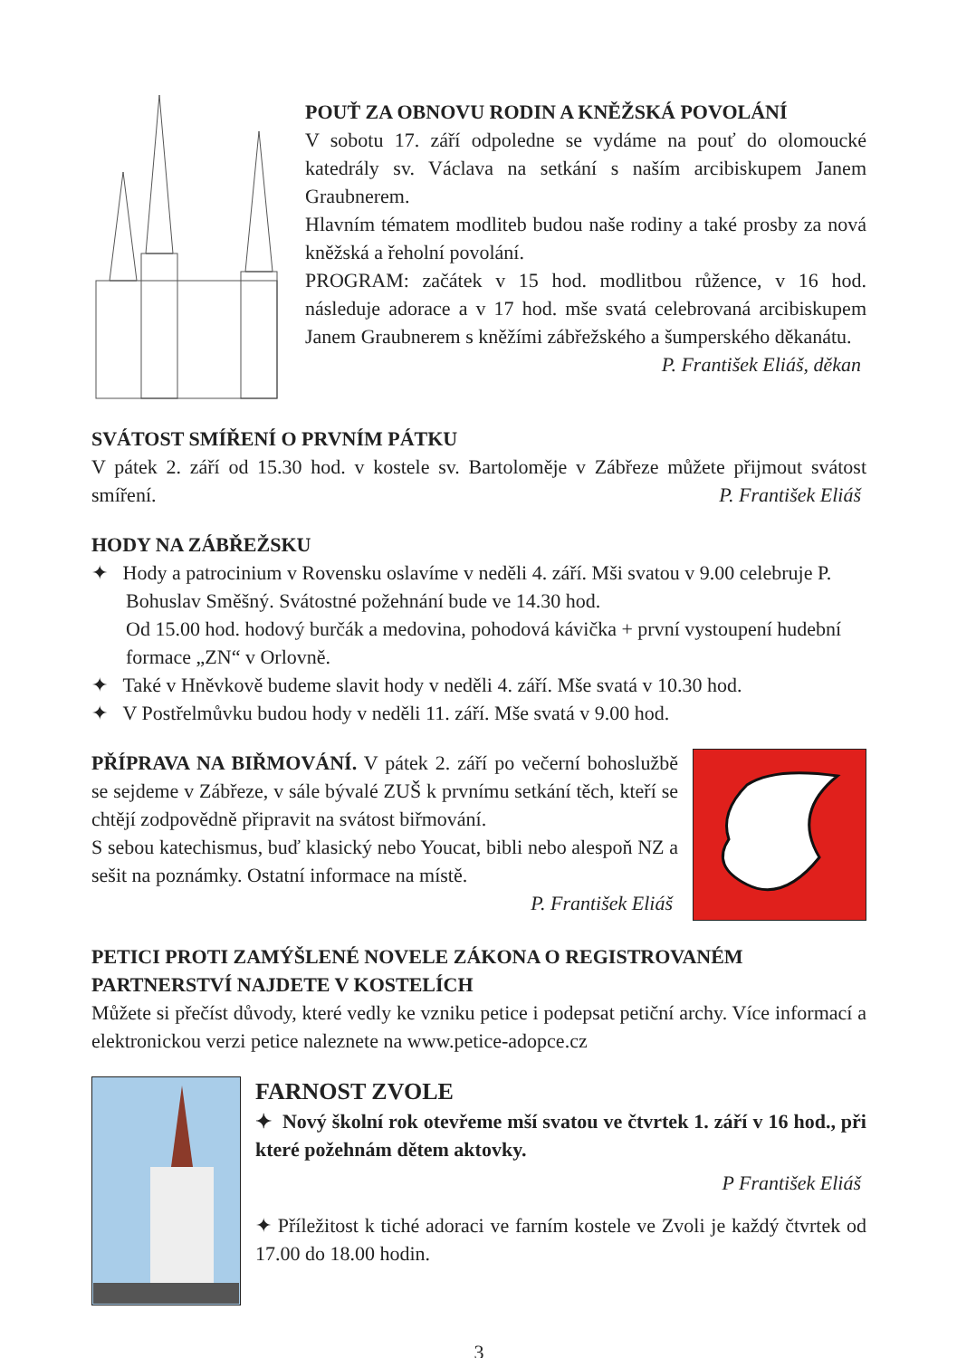POUŤ ZA OBNOVU RODIN A KNĚŽSKÁ POVOLÁNÍ
V sobotu 17. září odpoledne se vydáme na pouť do olomoucké katedrály sv. Václava na setkání s naším arcibiskupem Janem Graubnerem.
Hlavním tématem modliteb budou naše rodiny a také prosby za nová kněžská a řeholní povolání.
PROGRAM: začátek v 15 hod. modlitbou růžence, v 16 hod. následuje adorace a v 17 hod. mše svatá celebrovaná arcibiskupem Janem Graubnerem s kněžími zábřežského a šumperského děkanátu.
P. František Eliáš, děkan
SVÁTOST SMÍŘENÍ O PRVNÍM PÁTKU
V pátek 2. září od 15.30 hod. v kostele sv. Bartoloměje v Zábřeze můžete přijmout svátost smíření.
P. František Eliáš
HODY NA ZÁBŘEŽSKU
✦ Hody a patrocinium v Rovensku oslavíme v neděli 4. září. Mši svatou v 9.00 celebruje P. Bohuslav Směšný. Svátostné požehnání bude ve 14.30 hod.
Od 15.00 hod. hodový burčák a medovina, pohodová kávička + první vystoupení hudební formace „ZN“ v Orlovně.
✦ Také v Hněvkově budeme slavit hody v neděli 4. září. Mše svatá v 10.30 hod.
✦ V Postřelmůvku budou hody v neděli 11. září. Mše svatá v 9.00 hod.
PŘÍPRAVA NA BIŘMOVÁNÍ. V pátek 2. září po večerní bohoslužbě se sejdeme v Zábřeze, v sále bývalé ZUŠ k prvnímu setkání těch, kteří se chtějí zodpovědně připravit na svátost biřmování.
S sebou katechismus, buď klasický nebo Youcat, bibli nebo alespoň NZ a sešit na poznámky. Ostatní informace na místě.
P. František Eliáš
PETICI PROTI ZAMÝŠLENÉ NOVELE ZÁKONA O REGISTROVANÉM PARTNERSTVÍ NAJDETE V KOSTELÍCH
Můžete si přečíst důvody, které vedly ke vzniku petice i podepsat petiční archy. Více informací a elektronickou verzi petice naleznete na www.petice-adopce.cz
FARNOST ZVOLE
✦ Nový školní rok otevřeme mší svatou ve čtvrtek 1. září v 16 hod., při které požehnám dětem aktovky.
P František Eliáš
✦ Příležitost k tiché adoraci ve farním kostele ve Zvoli je každý čtvrtek od 17.00 do 18.00 hodin.
3